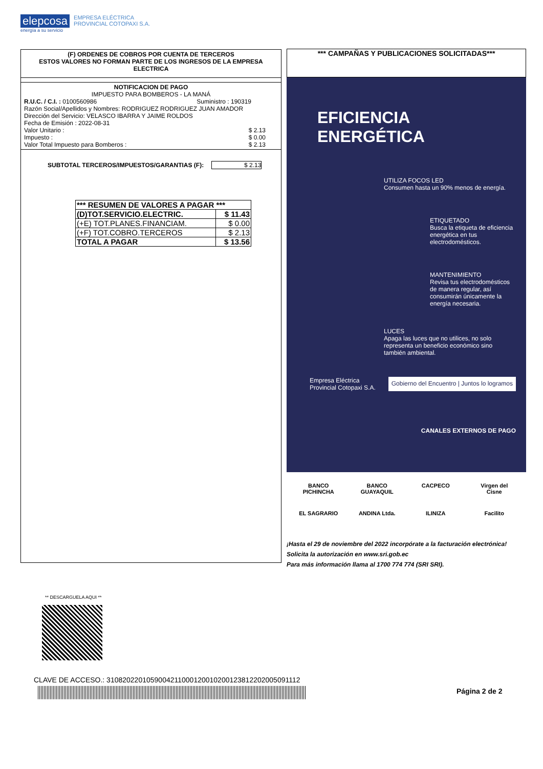elepcosa
energía a su servicio
EMPRESA ELÉCTRICA
PROVINCIAL COTOPAXI S.A.
(F) ORDENES DE COBROS POR CUENTA DE TERCEROS
ESTOS VALORES NO FORMAN PARTE DE LOS INGRESOS DE LA EMPRESA ELECTRICA
NOTIFICACION DE PAGO
IMPUESTO PARA BOMBEROS - LA MANÁ
R.U.C. / C.I. : 0100560986 Suministro : 190319
Razón Social/Apellidos y Nombres: RODRIGUEZ RODRIGUEZ JUAN AMADOR
Dirección del Servicio: VELASCO IBARRA Y JAIME ROLDOS
Fecha de Emisión : 2022-08-31
Valor Unitario : $ 2.13
Impuesto : $ 0.00
Valor Total Impuesto para Bomberos : $ 2.13
SUBTOTAL TERCEROS/IMPUESTOS/GARANTIAS (F): $ 2.13
| *** RESUMEN DE VALORES A PAGAR *** | |
| (D)TOT.SERVICIO.ELECTRIC. | $ 11.43 |
| (+E) TOT.PLANES.FINANCIAM. | $ 0.00 |
| (+F) TOT.COBRO.TERCEROS | $ 2.13 |
| TOTAL A PAGAR | $ 13.56 |
*** CAMPAÑAS Y PUBLICACIONES SOLICITADAS***
EFICIENCIA
ENERGÉTICA
UTILIZA FOCOS LED
Consumen hasta un 90% menos de energía.
ETIQUETADO
Busca la etiqueta de eficiencia energética en tus electrodomésticos.
MANTENIMIENTO
Revisa tus electrodomésticos de manera regular, así consumirán únicamente la energía necesaria.
LUCES
Apaga las luces que no utilices, no solo representa un beneficio económico sino también ambiental.
Empresa Eléctrica
Provincial Cotopaxi S.A. Gobierno del Encuentro | Juntos lo logramos
CANALES EXTERNOS DE PAGO
BANCO PICHINCHA BANCO GUAYAQUIL CACPECO Virgen del Cisne EL SAGRARIO ANDINA Ltda. ILINIZA Facilito
¡Hasta el 29 de noviembre del 2022 incorpórate a la facturación electrónica!
Solicita la autorización en www.sri.gob.ec
Para más información llama al 1700 774 774 (SRI SRI).
** DESCARGUELA AQUI **
CLAVE DE ACCESO.: 3108202201059004211000120010200123812202005091112
Página 2 de 2